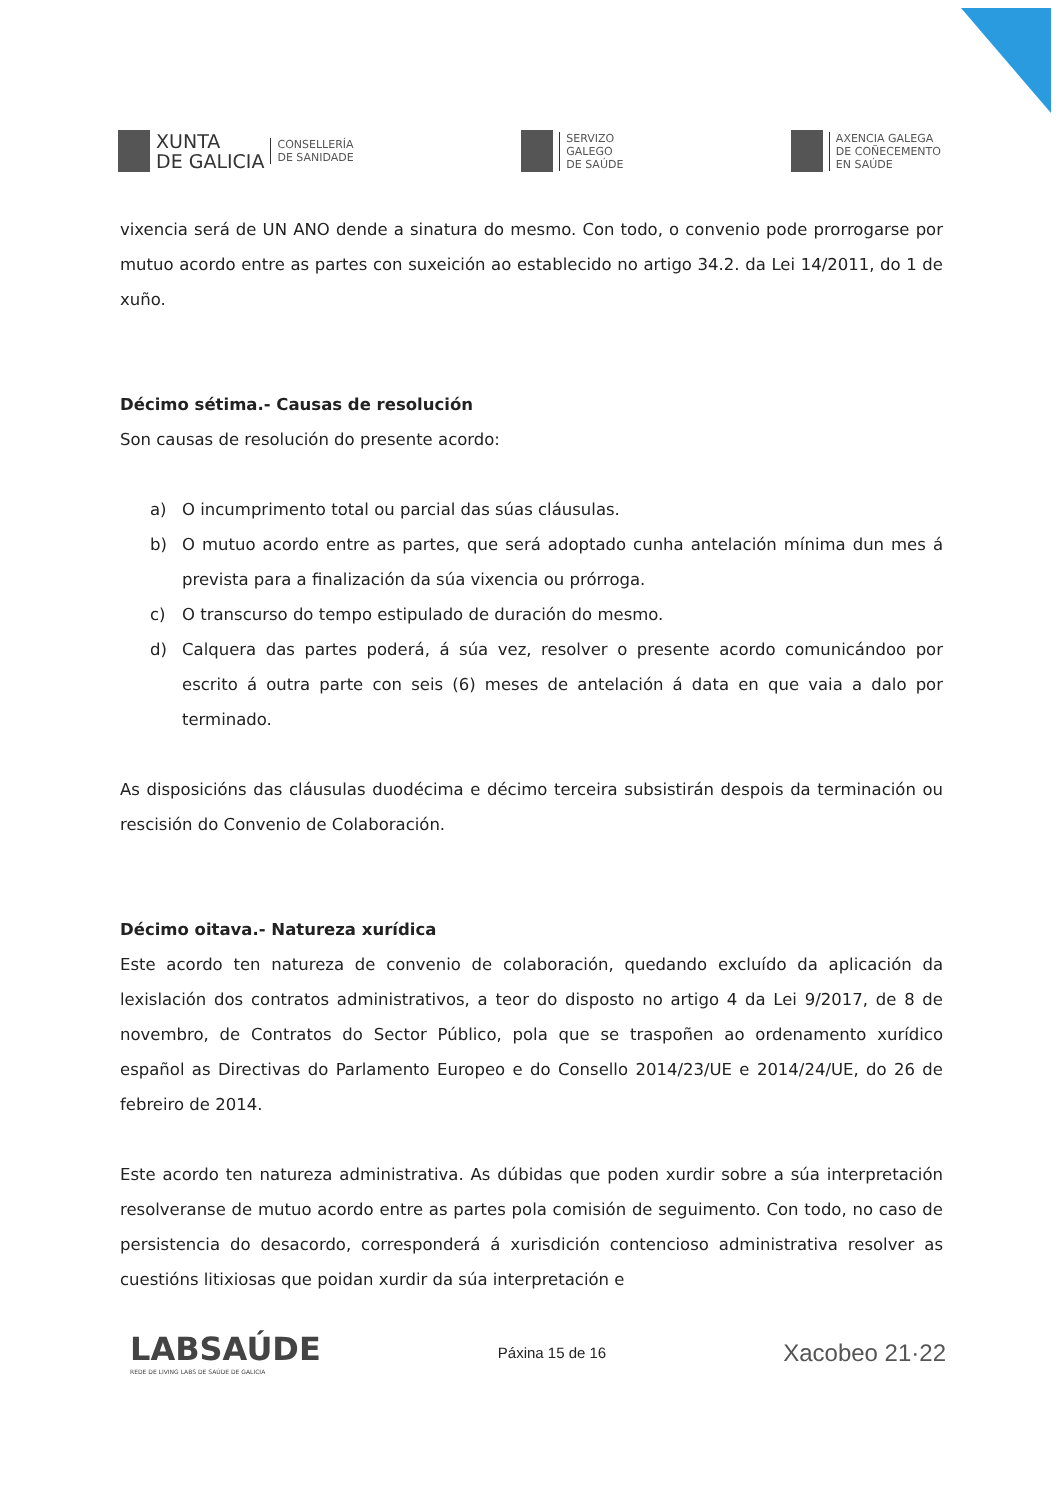XUNTA
DE GALICIA
CONSELLERÍA
DE SANIDADE
SERVIZO
GALEGO
DE SAÚDE
AXENCIA GALEGA
DE COÑECEMENTO
EN SAÚDE
vixencia será de UN ANO dende a sinatura do mesmo. Con todo, o convenio pode prorrogarse por mutuo acordo entre as partes con suxeición ao establecido no artigo 34.2. da Lei 14/2011, do 1 de xuño.
Décimo sétima.- Causas de resolución
Son causas de resolución do presente acordo:
a) O incumprimento total ou parcial das súas cláusulas.
b) O mutuo acordo entre as partes, que será adoptado cunha antelación mínima dun mes á prevista para a finalización da súa vixencia ou prórroga.
c) O transcurso do tempo estipulado de duración do mesmo.
d) Calquera das partes poderá, á súa vez, resolver o presente acordo comunicándoo por escrito á outra parte con seis (6) meses de antelación á data en que vaia a dalo por terminado.
As disposicións das cláusulas duodécima e décimo terceira subsistirán despois da terminación ou rescisión do Convenio de Colaboración.
Décimo oitava.- Natureza xurídica
Este acordo ten natureza de convenio de colaboración, quedando excluído da aplicación da lexislación dos contratos administrativos, a teor do disposto no artigo 4 da Lei 9/2017, de 8 de novembro, de Contratos do Sector Público, pola que se traspoñen ao ordenamento xurídico español as Directivas do Parlamento Europeo e do Consello 2014/23/UE e 2014/24/UE, do 26 de febreiro de 2014.
Este acordo ten natureza administrativa. As dúbidas que poden xurdir sobre a súa interpretación resolveranse de mutuo acordo entre as partes pola comisión de seguimento. Con todo, no caso de persistencia do desacordo, corresponderá á xurisdición contencioso administrativa resolver as cuestións litixiosas que poidan xurdir da súa interpretación e
LABSAÚDE
REDE DE LIVING LABS DE SAÚDE DE GALICIA
Páxina 15 de 16
Xacobeo 21·22